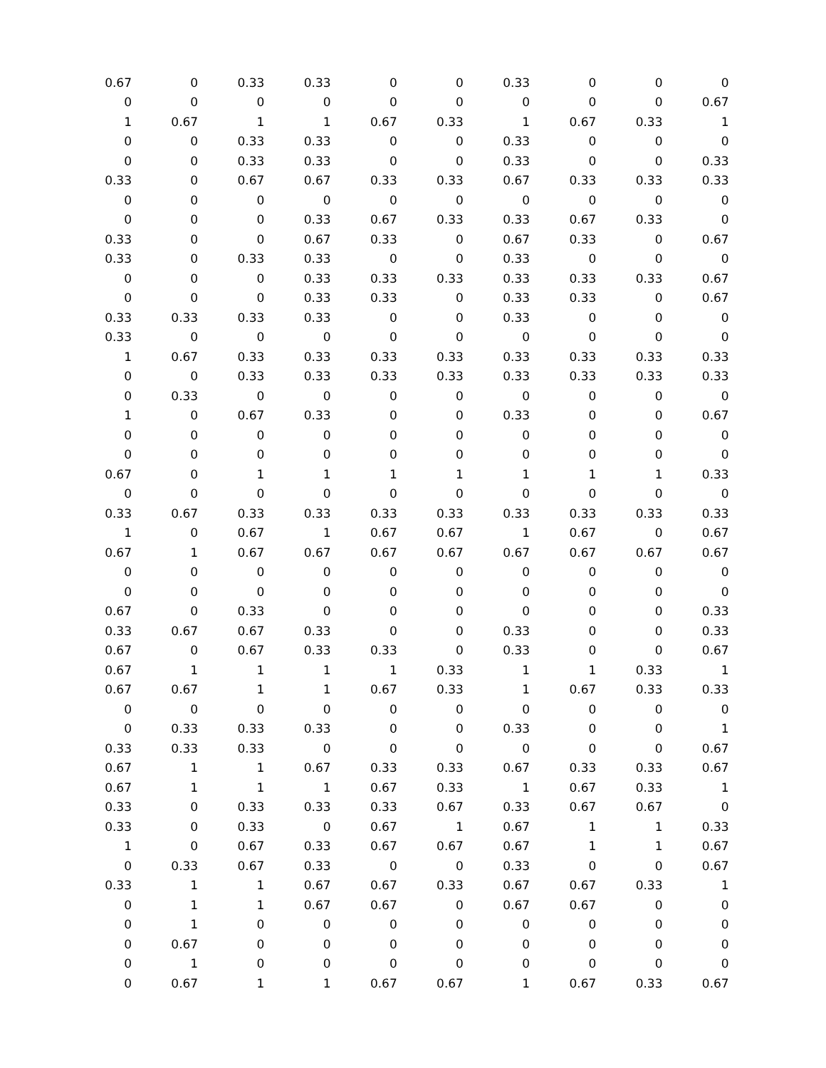| 0.67 | 0 | 0.33 | 0.33 | 0 | 0 | 0.33 | 0 | 0 | 0 |
| 0 | 0 | 0 | 0 | 0 | 0 | 0 | 0 | 0 | 0.67 |
| 1 | 0.67 | 1 | 1 | 0.67 | 0.33 | 1 | 0.67 | 0.33 | 1 |
| 0 | 0 | 0.33 | 0.33 | 0 | 0 | 0.33 | 0 | 0 | 0 |
| 0 | 0 | 0.33 | 0.33 | 0 | 0 | 0.33 | 0 | 0 | 0.33 |
| 0.33 | 0 | 0.67 | 0.67 | 0.33 | 0.33 | 0.67 | 0.33 | 0.33 | 0.33 |
| 0 | 0 | 0 | 0 | 0 | 0 | 0 | 0 | 0 | 0 |
| 0 | 0 | 0 | 0.33 | 0.67 | 0.33 | 0.33 | 0.67 | 0.33 | 0 |
| 0.33 | 0 | 0 | 0.67 | 0.33 | 0 | 0.67 | 0.33 | 0 | 0.67 |
| 0.33 | 0 | 0.33 | 0.33 | 0 | 0 | 0.33 | 0 | 0 | 0 |
| 0 | 0 | 0 | 0.33 | 0.33 | 0.33 | 0.33 | 0.33 | 0.33 | 0.67 |
| 0 | 0 | 0 | 0.33 | 0.33 | 0 | 0.33 | 0.33 | 0 | 0.67 |
| 0.33 | 0.33 | 0.33 | 0.33 | 0 | 0 | 0.33 | 0 | 0 | 0 |
| 0.33 | 0 | 0 | 0 | 0 | 0 | 0 | 0 | 0 | 0 |
| 1 | 0.67 | 0.33 | 0.33 | 0.33 | 0.33 | 0.33 | 0.33 | 0.33 | 0.33 |
| 0 | 0 | 0.33 | 0.33 | 0.33 | 0.33 | 0.33 | 0.33 | 0.33 | 0.33 |
| 0 | 0.33 | 0 | 0 | 0 | 0 | 0 | 0 | 0 | 0 |
| 1 | 0 | 0.67 | 0.33 | 0 | 0 | 0.33 | 0 | 0 | 0.67 |
| 0 | 0 | 0 | 0 | 0 | 0 | 0 | 0 | 0 | 0 |
| 0 | 0 | 0 | 0 | 0 | 0 | 0 | 0 | 0 | 0 |
| 0.67 | 0 | 1 | 1 | 1 | 1 | 1 | 1 | 1 | 0.33 |
| 0 | 0 | 0 | 0 | 0 | 0 | 0 | 0 | 0 | 0 |
| 0.33 | 0.67 | 0.33 | 0.33 | 0.33 | 0.33 | 0.33 | 0.33 | 0.33 | 0.33 |
| 1 | 0 | 0.67 | 1 | 0.67 | 0.67 | 1 | 0.67 | 0 | 0.67 |
| 0.67 | 1 | 0.67 | 0.67 | 0.67 | 0.67 | 0.67 | 0.67 | 0.67 | 0.67 |
| 0 | 0 | 0 | 0 | 0 | 0 | 0 | 0 | 0 | 0 |
| 0 | 0 | 0 | 0 | 0 | 0 | 0 | 0 | 0 | 0 |
| 0.67 | 0 | 0.33 | 0 | 0 | 0 | 0 | 0 | 0 | 0.33 |
| 0.33 | 0.67 | 0.67 | 0.33 | 0 | 0 | 0.33 | 0 | 0 | 0.33 |
| 0.67 | 0 | 0.67 | 0.33 | 0.33 | 0 | 0.33 | 0 | 0 | 0.67 |
| 0.67 | 1 | 1 | 1 | 1 | 0.33 | 1 | 1 | 0.33 | 1 |
| 0.67 | 0.67 | 1 | 1 | 0.67 | 0.33 | 1 | 0.67 | 0.33 | 0.33 |
| 0 | 0 | 0 | 0 | 0 | 0 | 0 | 0 | 0 | 0 |
| 0 | 0.33 | 0.33 | 0.33 | 0 | 0 | 0.33 | 0 | 0 | 1 |
| 0.33 | 0.33 | 0.33 | 0 | 0 | 0 | 0 | 0 | 0 | 0.67 |
| 0.67 | 1 | 1 | 0.67 | 0.33 | 0.33 | 0.67 | 0.33 | 0.33 | 0.67 |
| 0.67 | 1 | 1 | 1 | 0.67 | 0.33 | 1 | 0.67 | 0.33 | 1 |
| 0.33 | 0 | 0.33 | 0.33 | 0.33 | 0.67 | 0.33 | 0.67 | 0.67 | 0 |
| 0.33 | 0 | 0.33 | 0 | 0.67 | 1 | 0.67 | 1 | 1 | 0.33 |
| 1 | 0 | 0.67 | 0.33 | 0.67 | 0.67 | 0.67 | 1 | 1 | 0.67 |
| 0 | 0.33 | 0.67 | 0.33 | 0 | 0 | 0.33 | 0 | 0 | 0.67 |
| 0.33 | 1 | 1 | 0.67 | 0.67 | 0.33 | 0.67 | 0.67 | 0.33 | 1 |
| 0 | 1 | 1 | 0.67 | 0.67 | 0 | 0.67 | 0.67 | 0 | 0 |
| 0 | 1 | 0 | 0 | 0 | 0 | 0 | 0 | 0 | 0 |
| 0 | 0.67 | 0 | 0 | 0 | 0 | 0 | 0 | 0 | 0 |
| 0 | 1 | 0 | 0 | 0 | 0 | 0 | 0 | 0 | 0 |
| 0 | 0.67 | 1 | 1 | 0.67 | 0.67 | 1 | 0.67 | 0.33 | 0.67 |